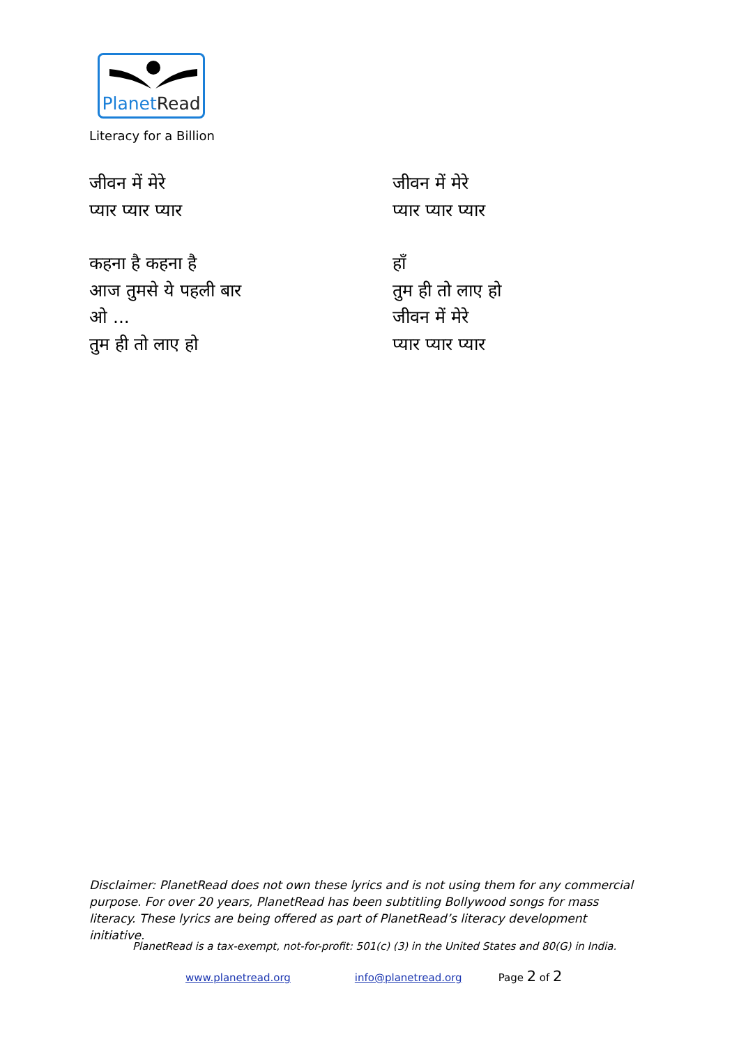PlanetRead
Literacy for a Billion
जीवन में मेरे
प्यार प्यार प्यार
कहना है कहना है
आज तुमसे ये पहली बार
ओ ...
तुम ही तो लाए हो
जीवन में मेरे
प्यार प्यार प्यार
हाँ
तुम ही तो लाए हो
जीवन में मेरे
प्यार प्यार प्यार
Disclaimer: PlanetRead does not own these lyrics and is not using them for any commercial purpose. For over 20 years, PlanetRead has been subtitling Bollywood songs for mass literacy. These lyrics are being offered as part of PlanetRead’s literacy development initiative.
PlanetRead is a tax-exempt, not-for-profit: 501(c) (3) in the United States and 80(G) in India.
www.planetread.org info@planetread.org Page 2 of 2